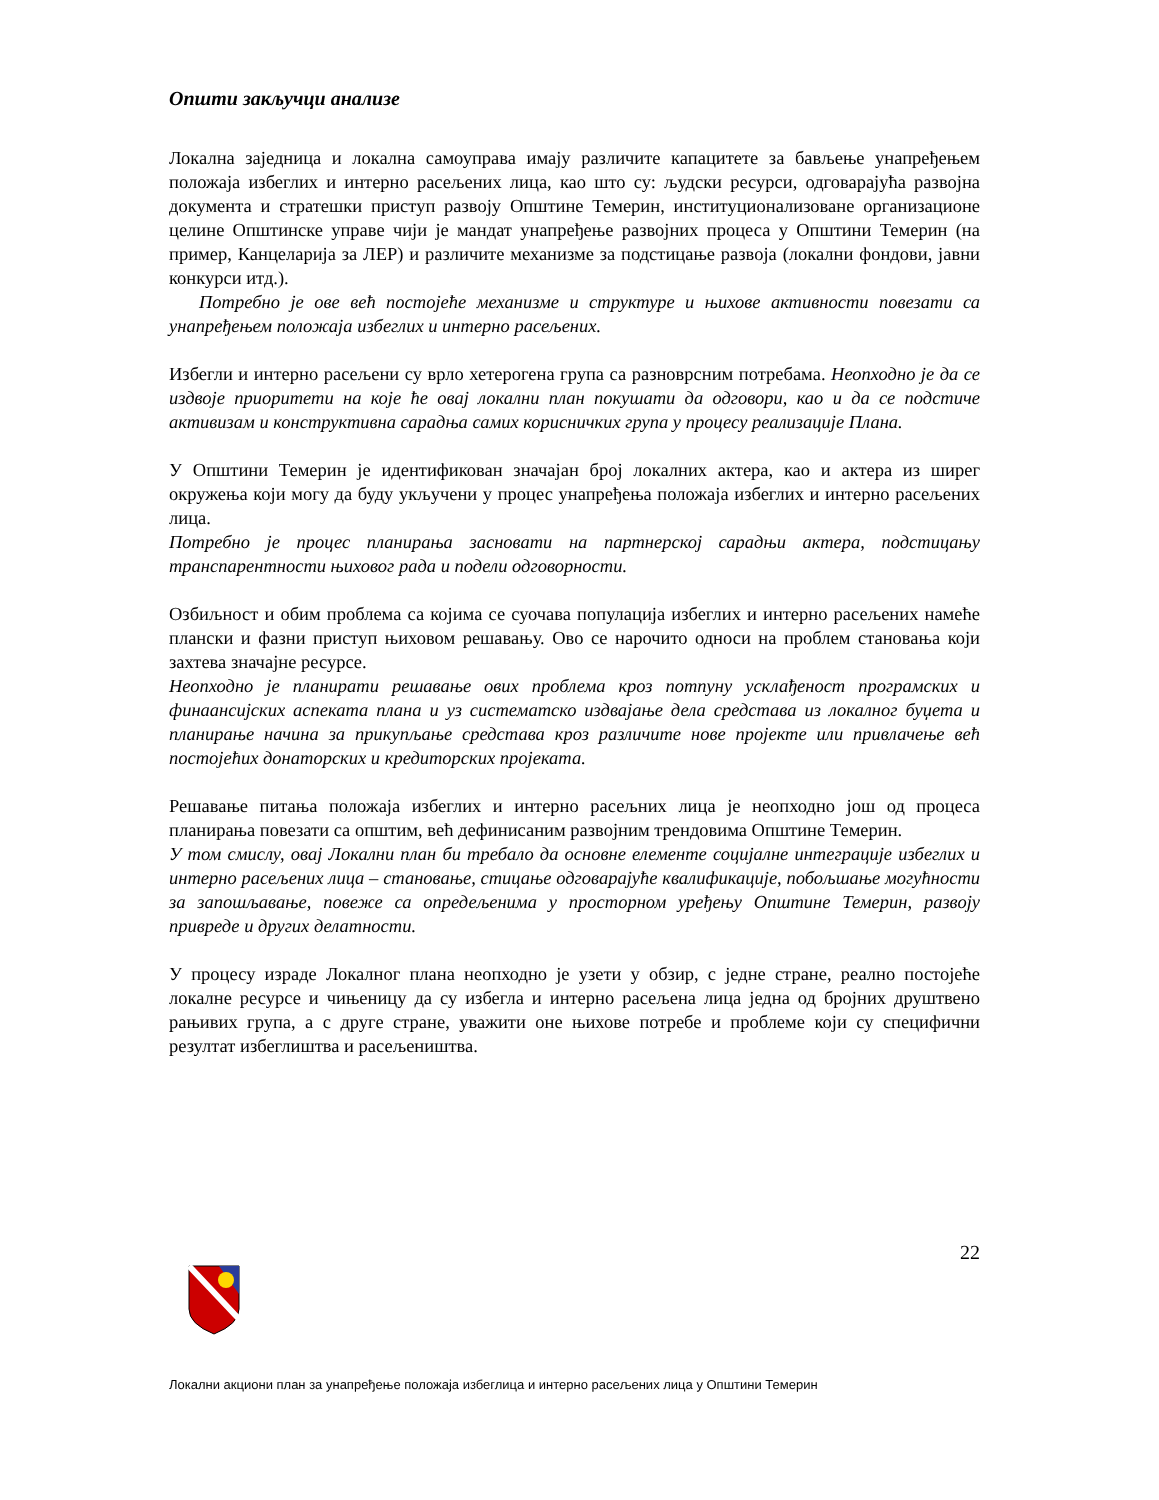Општи закључци анализе
Локална заједница и локална самоуправа имају различите капацитете за бављење унапређењем положаја избеглих и интерно расељених лица, као што су: људски ресурси, одговарајућа развојна документа и стратешки приступ развоју Општине Темерин, институционализоване организационе целине Општинске управе чији је мандат унапређење развојних процеса у Општини Темерин (на пример, Канцеларија за ЛЕР) и различите механизме за подстицање развоја (локални фондови, јавни конкурси итд.).
Потребно је ове већ постојеће механизме и структуре и њихове активности повезати са унапређењем положаја избеглих и интерно расељених.
Избегли и интерно расељени су врло хетерогена група са разноврсним потребама. Неопходно је да се издвоје приоритети на које ће овај локални план покушати да одговори, као и да се подстиче активизам и конструктивна сарадња самих корисничких група у процесу реализације Плана.
У Општини Темерин је идентификован значајан број локалних актера, као и актера из ширег окружења који могу да буду укључени у процес унапређења положаја избеглих и интерно расељених лица.
Потребно је процес планирања засновати на партнерској сарадњи актера, подстицању транспарентности њиховог рада и подели одговорности.
Озбиљност и обим проблема са којима се суочава популација избеглих и интерно расељених намеће плански и фазни приступ њиховом решавању. Ово се нарочито односи на проблем становања који захтева значајне ресурсе.
Неопходно је планирати решавање ових проблема кроз потпуну усклађеност програмских и финаансијских аспеката плана и уз систематско издвајање дела средстава из локалног буџета и планирање начина за прикупљање средстава кроз различите нове пројекте или привлачење већ постојећих донаторских и кредиторских пројеката.
Решавање питања положаја избеглих и интерно расељних лица је неопходно још од процеса планирања повезати са општим, већ дефинисаним развојним трендовима Општине Темерин.
У том смислу, овај Локални план би требало да основне елементе социјалне интеграције избеглих и интерно расељених лица – становање, стицање одговарајуће квалификације, побољшање могућности за запошљавање, повеже са опредељенима у просторном уређењу Општине Темерин, развоју привреде и других делатности.
У процесу израде Локалног плана неопходно је узети у обзир, с једне стране, реално постојеће локалне ресурсе и чињеницу да су избегла и интерно расељена лица једна од бројних друштвено рањивих група, а с друге стране, уважити оне њихове потребе и проблеме који су специфични резултат избеглиштва и расељеништва.
22
Локални акциони план за унапређење положаја избеглица и интерно расељених лица у Општини Темерин